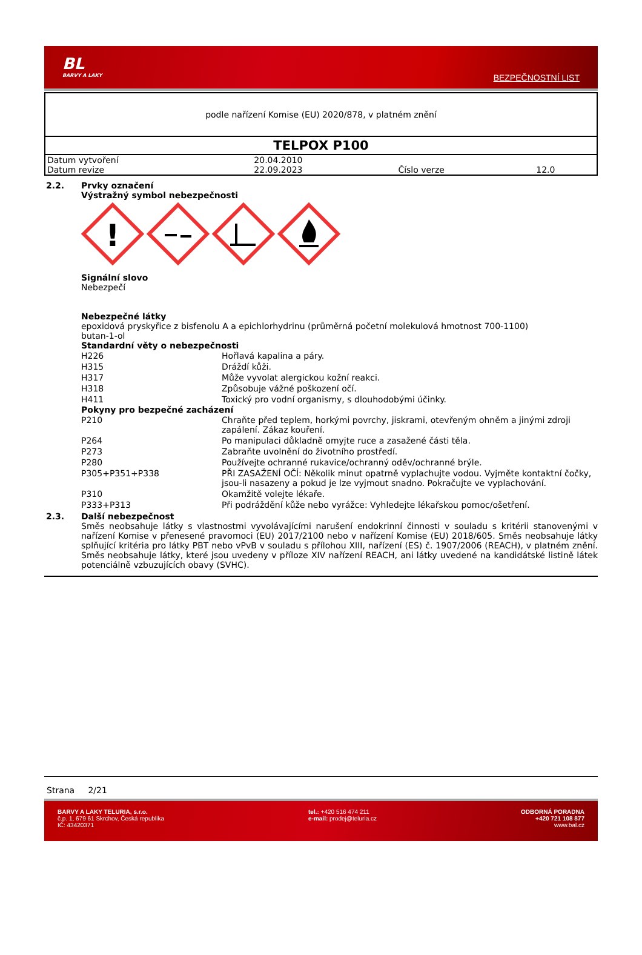BL
BARVY A LAKY
BEZPEČNOSTNÍ LIST
podle nařízení Komise (EU) 2020/878, v platném znění
TELPOX P100
| Datum vytvoření | 20.04.2010 | | |
| Datum revize | 22.09.2023 | Číslo verze | 12.0 |
2.2. Prvky označení
Výstražný symbol nebezpečnosti
!
Signální slovo
Nebezpečí
Nebezpečné látky
epoxidová pryskyřice z bisfenolu A a epichlorhydrinu (průměrná početní molekulová hmotnost 700-1100)
butan-1-ol
Standardní věty o nebezpečnosti
| H226 | Hořlavá kapalina a páry. |
| H315 | Dráždí kůži. |
| H317 | Může vyvolat alergickou kožní reakci. |
| H318 | Způsobuje vážné poškození očí. |
| H411 | Toxický pro vodní organismy, s dlouhodobými účinky. |
Pokyny pro bezpečné zacházení
| P210 | Chraňte před teplem, horkými povrchy, jiskrami, otevřeným ohněm a jinými zdroji zapálení. Zákaz kouření. |
| P264 | Po manipulaci důkladně omyjte ruce a zasažené části těla. |
| P273 | Zabraňte uvolnění do životního prostředí. |
| P280 | Používejte ochranné rukavice/ochranný oděv/ochranné brýle. |
| P305+P351+P338 | PŘI ZASAŽENÍ OČÍ: Několik minut opatrně vyplachujte vodou. Vyjměte kontaktní čočky, jsou-li nasazeny a pokud je lze vyjmout snadno. Pokračujte ve vyplachování. |
| P310 | Okamžitě volejte lékaře. |
| P333+P313 | Při podráždění kůže nebo vyrážce: Vyhledejte lékařskou pomoc/ošetření. |
2.3. Další nebezpečnost
Směs neobsahuje látky s vlastnostmi vyvolávajícími narušení endokrinní činnosti v souladu s kritérii stanovenými v nařízení Komise v přenesené pravomoci (EU) 2017/2100 nebo v nařízení Komise (EU) 2018/605. Směs neobsahuje látky splňující kritéria pro látky PBT nebo vPvB v souladu s přílohou XIII, nařízení (ES) č. 1907/2006 (REACH), v platném znění. Směs neobsahuje látky, které jsou uvedeny v příloze XIV nařízení REACH, ani látky uvedené na kandidátské listině látek potenciálně vzbuzujících obavy (SVHC).
Strana 2/21
BARVY A LAKY TELURIA, s.r.o.
č.p. 1, 679 61 Skrchov, Česká republika
IČ: 43420371
tel.: +420 516 474 211
e-mail: prodej@teluria.cz
ODBORNÁ PORADNA
+420 721 108 877
www.bal.cz